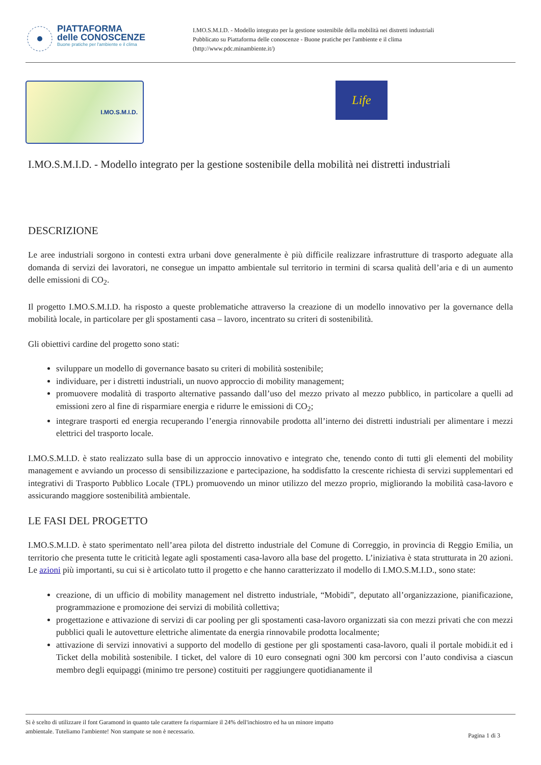PIATTAFORMA
delle CONOSCENZE
Buone pratiche per l'ambiente e il clima
I.MO.S.M.I.D. - Modello integrato per la gestione sostenibile della mobilità nei distretti industriali
Pubblicato su Piattaforma delle conoscenze - Buone pratiche per l'ambiente e il clima
(http://www.pdc.minambiente.it/)
I.MO.S.M.I.D.
Life
I.MO.S.M.I.D. - Modello integrato per la gestione sostenibile della mobilità nei distretti industriali
DESCRIZIONE
Le aree industriali sorgono in contesti extra urbani dove generalmente è più difficile realizzare infrastrutture di trasporto adeguate alla domanda di servizi dei lavoratori, ne consegue un impatto ambientale sul territorio in termini di scarsa qualità dell’aria e di un aumento delle emissioni di CO<sub>2</sub>.
Il progetto I.MO.S.M.I.D. ha risposto a queste problematiche attraverso la creazione di un modello innovativo per la governance della mobilità locale, in particolare per gli spostamenti casa – lavoro, incentrato su criteri di sostenibilità.
Gli obiettivi cardine del progetto sono stati:
sviluppare un modello di governance basato su criteri di mobilità sostenibile;
individuare, per i distretti industriali, un nuovo approccio di mobility management;
promuovere modalità di trasporto alternative passando dall’uso del mezzo privato al mezzo pubblico, in particolare a quelli ad emissioni zero al fine di risparmiare energia e ridurre le emissioni di CO<sub>2</sub>;
integrare trasporti ed energia recuperando l’energia rinnovabile prodotta all’interno dei distretti industriali per alimentare i mezzi elettrici del trasporto locale.
I.MO.S.M.I.D. è stato realizzato sulla base di un approccio innovativo e integrato che, tenendo conto di tutti gli elementi del mobility management e avviando un processo di sensibilizzazione e partecipazione, ha soddisfatto la crescente richiesta di servizi supplementari ed integrativi di Trasporto Pubblico Locale (TPL) promuovendo un minor utilizzo del mezzo proprio, migliorando la mobilità casa-lavoro e assicurando maggiore sostenibilità ambientale.
LE FASI DEL PROGETTO
I.MO.S.M.I.D. è stato sperimentato nell’area pilota del distretto industriale del Comune di Correggio, in provincia di Reggio Emilia, un territorio che presenta tutte le criticità legate agli spostamenti casa-lavoro alla base del progetto. L’iniziativa è stata strutturata in 20 azioni. Le azioni più importanti, su cui si è articolato tutto il progetto e che hanno caratterizzato il modello di I.MO.S.M.I.D., sono state:
creazione, di un ufficio di mobility management nel distretto industriale, “Mobidi”, deputato all’organizzazione, pianificazione, programmazione e promozione dei servizi di mobilità collettiva;
progettazione e attivazione di servizi di car pooling per gli spostamenti casa-lavoro organizzati sia con mezzi privati che con mezzi pubblici quali le autovetture elettriche alimentate da energia rinnovabile prodotta localmente;
attivazione di servizi innovativi a supporto del modello di gestione per gli spostamenti casa-lavoro, quali il portale mobidi.it ed i Ticket della mobilità sostenibile. I ticket, del valore di 10 euro consegnati ogni 300 km percorsi con l’auto condivisa a ciascun membro degli equipaggi (minimo tre persone) costituiti per raggiungere quotidianamente il
Si è scelto di utilizzare il font Garamond in quanto tale carattere fa risparmiare il 24% dell'inchiostro ed ha un minore impatto
ambientale. Tuteliamo l'ambiente! Non stampate se non è necessario.
Pagina 1 di 3